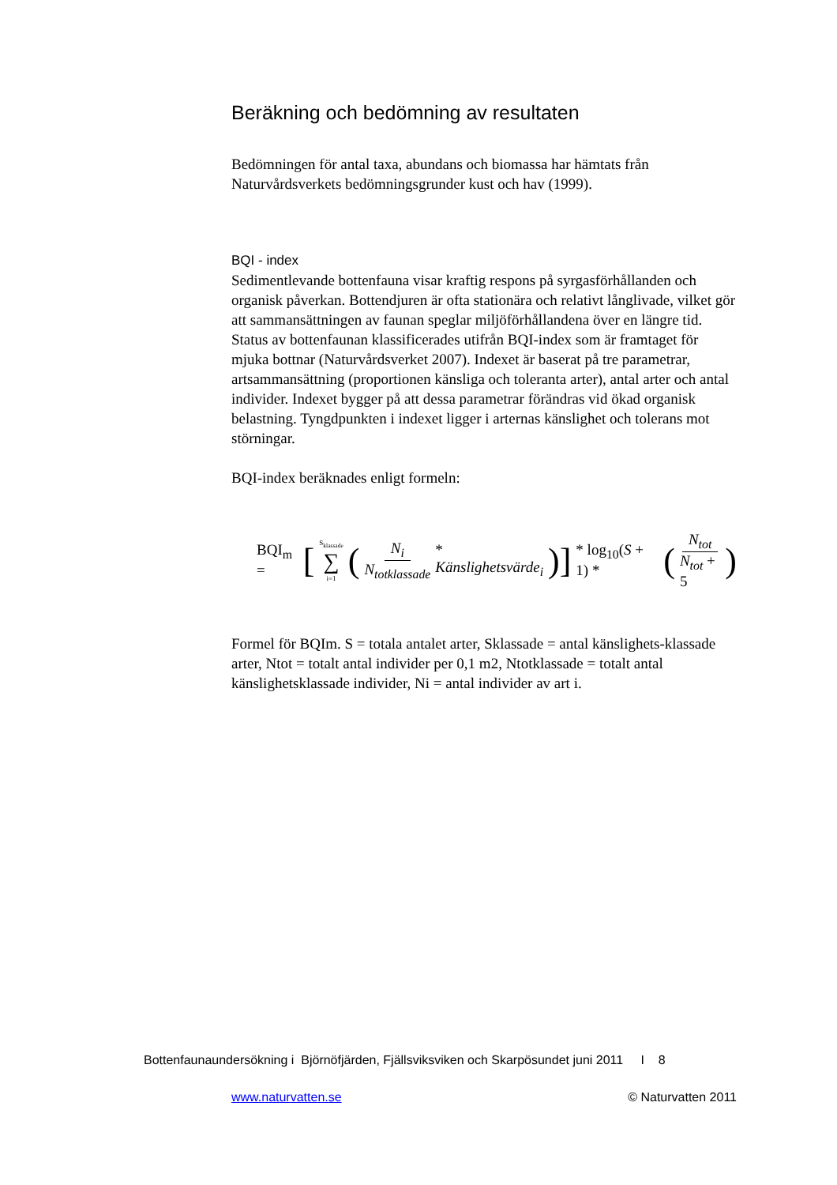Beräkning och bedömning av resultaten
Bedömningen för antal taxa, abundans och biomassa har hämtats från Naturvårdsverkets bedömningsgrunder kust och hav (1999).
BQI - index
Sedimentlevande bottenfauna visar kraftig respons på syrgasförhållanden och organisk påverkan. Bottendjuren är ofta stationära och relativt långlivade, vilket gör att sammansättningen av faunan speglar miljöförhållandena över en längre tid. Status av bottenfaunan klassificerades utifrån BQI-index som är framtaget för mjuka bottnar (Naturvårdsverket 2007). Indexet är baserat på tre parametrar, artsammansättning (proportionen känsliga och toleranta arter), antal arter och antal individer. Indexet bygger på att dessa parametrar förändras vid ökad organisk belastning. Tyngdpunkten i indexet ligger i arternas känslighet och tolerans mot störningar.
BQI-index beräknades enligt formeln:
BQI<sub>m</sub> = [ <sup>S<sub>klassade</sub></sup> ∑<sub>i=1</sub> (N<sub>i</sub> N<sub>totklassade</sub> * Känslighetsvärde<sub>i</sub>)] * log<sub>10</sub>(S + 1) * ( N<sub>tot</sub> N<sub>tot</sub> + 5)
Formel för BQIm. S = totala antalet arter, Sklassade = antal känslighets-klassade arter, Ntot = totalt antal individer per 0,1 m2, Ntotklassade = totalt antal känslighetsklassade individer, Ni = antal individer av art i.
Bottenfaunaundersökning i Björnöfjärden, Fjällsviksviken och Skarpösundet juni 2011 I 8
www.naturvatten.se © Naturvatten 2011